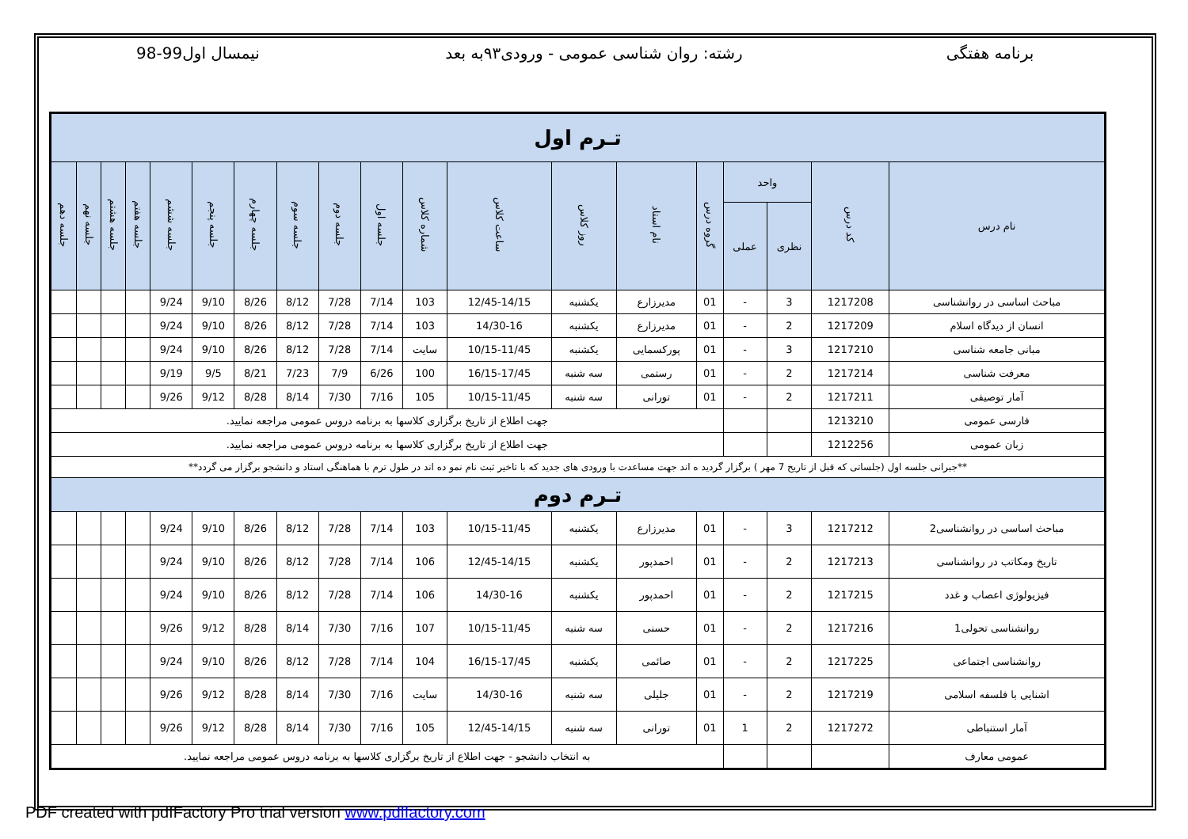برنامه هفتگی رشته: روان شناسی عمومی - ورودی۹۳به بعد
نیمسال اول99-98
| تـرم اول | | | | | | | | | | | | | | | | | | |
| نام درس | کد درس | واحد | | گروه درس | نام استاد | روز کلاس | ساعت کلاس | شماره کلاس | جلسه اول | جلسه دوم | جلسه سوم | جلسه چهارم | جلسه پنجم | جلسه ششم | جلسه هفتم | جلسه هشتم | جلسه نهم | جلسه دهم |
| | | نظری | عملی | | | | | | | | | | | | | | | |
| مباحث اساسی در روانشناسی | 1217208 | 3 | - | 01 | مدیرزارع | یکشنبه | 12/45-14/15 | 103 | 7/14 | 7/28 | 8/12 | 8/26 | 9/10 | 9/24 | | | | |
| انسان از دیدگاه اسلام | 1217209 | 2 | - | 01 | مدیرزارع | یکشنبه | 14/30-16 | 103 | 7/14 | 7/28 | 8/12 | 8/26 | 9/10 | 9/24 | | | | |
| مبانی جامعه شناسی | 1217210 | 3 | - | 01 | پورکسمایی | یکشنبه | 10/15-11/45 | سایت | 7/14 | 7/28 | 8/12 | 8/26 | 9/10 | 9/24 | | | | |
| معرفت شناسی | 1217214 | 2 | - | 01 | رستمی | سه شنبه | 16/15-17/45 | 100 | 6/26 | 7/9 | 7/23 | 8/21 | 9/5 | 9/19 | | | | |
| آمار توصیفی | 1217211 | 2 | - | 01 | تورانی | سه شنبه | 10/15-11/45 | 105 | 7/16 | 7/30 | 8/14 | 8/28 | 9/12 | 9/26 | | | | |
| فارسی عمومی | 1213210 | | | جهت اطلاع از تاریخ برگزاری کلاسها به برنامه دروس عمومی مراجعه نمایید. | | | | | | | | | | | | | | |
| زبان عمومی | 1212256 | | | جهت اطلاع از تاریخ برگزاری کلاسها به برنامه دروس عمومی مراجعه نمایید. | | | | | | | | | | | | | | |
| **جبرانی جلسه اول (جلساتی که قبل از تاریخ 7 مهر ) برگزار گردید ه اند جهت مساعدت با ورودی های جدید که با تاخیر ثبت نام نمو ده اند در طول ترم با هماهنگی استاد و دانشجو برگزار می گردد** | | | | | | | | | | | | | | | | | | |
| تـرم دوم | | | | | | | | | | | | | | | | | | |
| مباحث اساسی در روانشناسی2 | 1217212 | 3 | - | 01 | مدیرزارع | یکشنبه | 10/15-11/45 | 103 | 7/14 | 7/28 | 8/12 | 8/26 | 9/10 | 9/24 | | | | |
| تاریخ ومکاتب در روانشناسی | 1217213 | 2 | - | 01 | احمدپور | یکشنبه | 12/45-14/15 | 106 | 7/14 | 7/28 | 8/12 | 8/26 | 9/10 | 9/24 | | | | |
| فیزیولوژی اعصاب و غدد | 1217215 | 2 | - | 01 | احمدپور | یکشنبه | 14/30-16 | 106 | 7/14 | 7/28 | 8/12 | 8/26 | 9/10 | 9/24 | | | | |
| روانشناسی تحولی1 | 1217216 | 2 | - | 01 | حسنی | سه شنبه | 10/15-11/45 | 107 | 7/16 | 7/30 | 8/14 | 8/28 | 9/12 | 9/26 | | | | |
| روانشناسی اجتماعی | 1217225 | 2 | - | 01 | صائمی | یکشنبه | 16/15-17/45 | 104 | 7/14 | 7/28 | 8/12 | 8/26 | 9/10 | 9/24 | | | | |
| اشنایی با فلسفه اسلامی | 1217219 | 2 | - | 01 | جلیلی | سه شنبه | 14/30-16 | سایت | 7/16 | 7/30 | 8/14 | 8/28 | 9/12 | 9/26 | | | | |
| آمار استنباطی | 1217272 | 2 | 1 | 01 | تورانی | سه شنبه | 12/45-14/15 | 105 | 7/16 | 7/30 | 8/14 | 8/28 | 9/12 | 9/26 | | | | |
| عمومی معارف | | | | به انتخاب دانشجو - جهت اطلاع از تاریخ برگزاری کلاسها به برنامه دروس عمومی مراجعه نمایید. | | | | | | | | | | | | | | |
PDF created with pdfFactory Pro trial version www.pdffactory.com